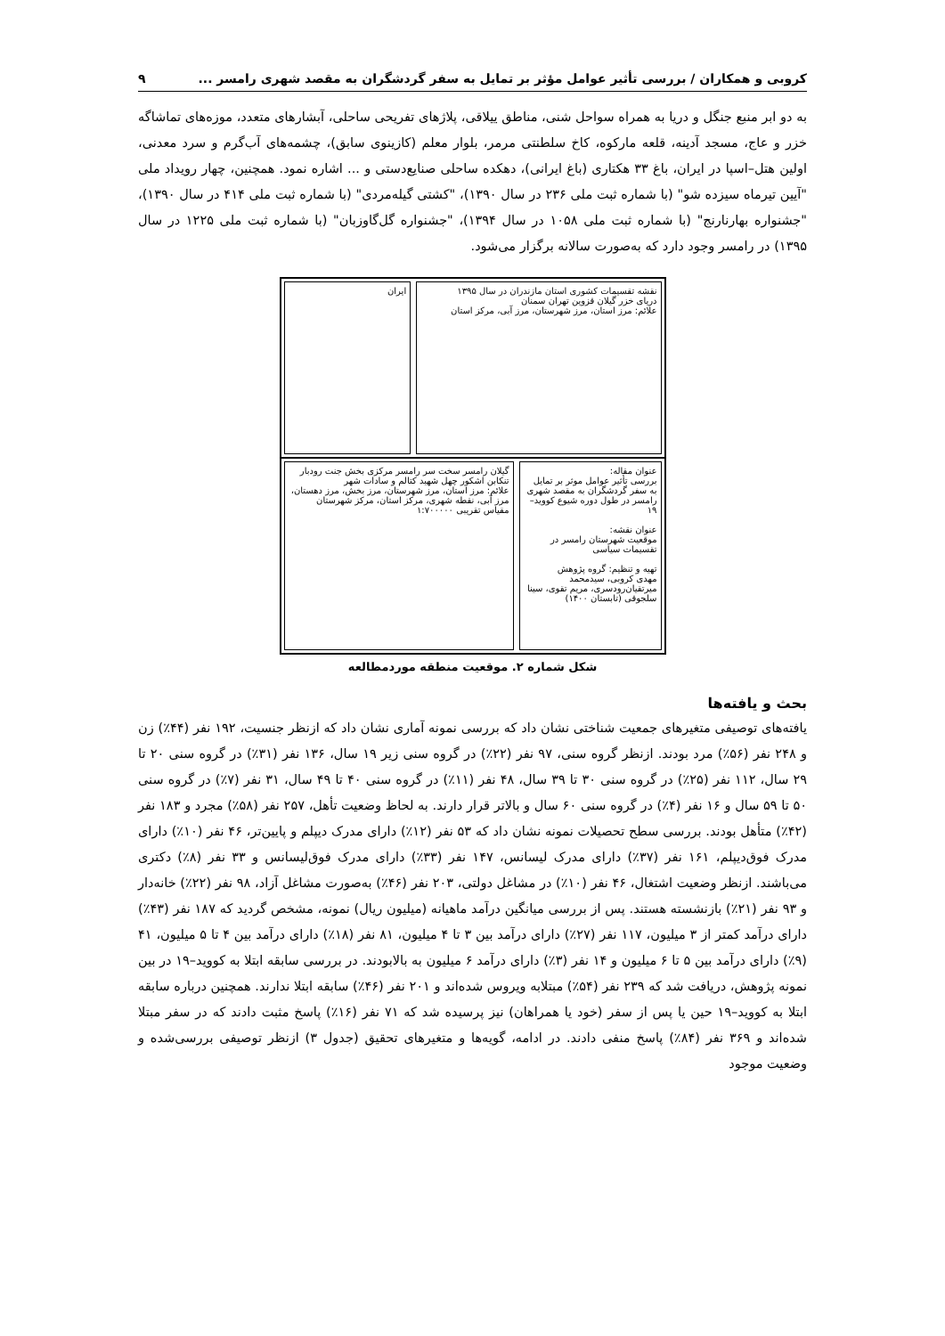کروبی و همکاران / بررسی تأثیر عوامل مؤثر بر تمایل به سفر گردشگران به مقصد شهری رامسر ... ۹
به دو ابر منبع جنگل و دریا به همراه سواحل شنی، مناطق ییلاقی، پلاژهای تفریحی ساحلی، آبشارهای متعدد، موزه‌های تماشاگه خزر و عاج، مسجد آدینه، قلعه مارکوه، کاخ سلطنتی مرمر، بلوار معلم (کازینوی سابق)، چشمه‌های آب‌گرم و سرد معدنی، اولین هتل–اسپا در ایران، باغ ۳۳ هکتاری (باغ ایرانی)، دهکده ساحلی صنایع‌دستی و ... اشاره نمود. همچنین، چهار رویداد ملی "آیین تیرماه سیزده شو" (با شماره ثبت ملی ۲۳۶ در سال ۱۳۹۰)، "کشتی گیله‌مردی" (با شماره ثبت ملی ۴۱۴ در سال ۱۳۹۰)، "جشنواره بهارنارنج" (با شماره ثبت ملی ۱۰۵۸ در سال ۱۳۹۴)، "جشنواره گل‌گاوزبان" (با شماره ثبت ملی ۱۲۲۵ در سال ۱۳۹۵) در رامسر وجود دارد که به‌صورت سالانه برگزار می‌شود.
نقشه تقسیمات کشوری استان مازندران در سال ۱۳۹۵
دریای خزر گیلان قزوین تهران سمنان
علائم: مرز استان، مرز شهرستان، مرز آبی، مرکز استان
ایران
عنوان مقاله:
بررسی تأثیر عوامل موثر بر تمایل به سفر گردشگران به مقصد شهری رامسر در طول دوره شیوع کووید–۱۹
عنوان نقشه:
موقعیت شهرستان رامسر در تقسیمات سیاسی
تهیه و تنظیم: گروه پژوهش
مهدی کروبی، سیدمحمد میرتقیان‌رودسری، مریم تقوی، سینا سلجوقی (تابستان ۱۴۰۰)
گیلان رامسر سخت سر رامسر مرکزی بخش جنت رودبار تنکابن اشکور چهل شهید کتالم و سادات شهر
علائم: مرز استان، مرز شهرستان، مرز بخش، مرز دهستان، مرز آبی، نقطه شهری، مرکز استان، مرکز شهرستان
مقیاس تقریبی ۱:۷۰۰۰۰۰
شکل شماره ۲. موقعیت منطقه موردمطالعه
بحث و یافته‌ها
یافته‌های توصیفی متغیرهای جمعیت شناختی نشان داد که بررسی نمونه آماری نشان داد که ازنظر جنسیت، ۱۹۲ نفر (۴۴٪) زن و ۲۴۸ نفر (۵۶٪) مرد بودند. ازنظر گروه سنی، ۹۷ نفر (۲۲٪) در گروه سنی زیر ۱۹ سال، ۱۳۶ نفر (۳۱٪) در گروه سنی ۲۰ تا ۲۹ سال، ۱۱۲ نفر (۲۵٪) در گروه سنی ۳۰ تا ۳۹ سال، ۴۸ نفر (۱۱٪) در گروه سنی ۴۰ تا ۴۹ سال، ۳۱ نفر (۷٪) در گروه سنی ۵۰ تا ۵۹ سال و ۱۶ نفر (۴٪) در گروه سنی ۶۰ سال و بالاتر قرار دارند. به لحاظ وضعیت تأهل، ۲۵۷ نفر (۵۸٪) مجرد و ۱۸۳ نفر (۴۲٪) متأهل بودند. بررسی سطح تحصیلات نمونه نشان داد که ۵۳ نفر (۱۲٪) دارای مدرک دیپلم و پایین‌تر، ۴۶ نفر (۱۰٪) دارای مدرک فوق‌دیپلم، ۱۶۱ نفر (۳۷٪) دارای مدرک لیسانس، ۱۴۷ نفر (۳۳٪) دارای مدرک فوق‌لیسانس و ۳۳ نفر (۸٪) دکتری می‌باشند. ازنظر وضعیت اشتغال، ۴۶ نفر (۱۰٪) در مشاغل دولتی، ۲۰۳ نفر (۴۶٪) به‌صورت مشاغل آزاد، ۹۸ نفر (۲۲٪) خانه‌دار و ۹۳ نفر (۲۱٪) بازنشسته هستند. پس از بررسی میانگین درآمد ماهیانه (میلیون ریال) نمونه، مشخص گردید که ۱۸۷ نفر (۴۳٪) دارای درآمد کمتر از ۳ میلیون، ۱۱۷ نفر (۲۷٪) دارای درآمد بین ۳ تا ۴ میلیون، ۸۱ نفر (۱۸٪) دارای درآمد بین ۴ تا ۵ میلیون، ۴۱ (۹٪) دارای درآمد بین ۵ تا ۶ میلیون و ۱۴ نفر (۳٪) دارای درآمد ۶ میلیون به بالابودند. در بررسی سابقه ابتلا به کووید–۱۹ در بین نمونه پژوهش، دریافت شد که ۲۳۹ نفر (۵۴٪) مبتلابه ویروس شده‌اند و ۲۰۱ نفر (۴۶٪) سابقه ابتلا ندارند. همچنین درباره سابقه ابتلا به کووید–۱۹ حین یا پس از سفر (خود یا همراهان) نیز پرسیده شد که ۷۱ نفر (۱۶٪) پاسخ مثبت دادند که در سفر مبتلا شده‌اند و ۳۶۹ نفر (۸۴٪) پاسخ منفی دادند. در ادامه، گویه‌ها و متغیرهای تحقیق (جدول ۳) ازنظر توصیفی بررسی‌شده و وضعیت موجود